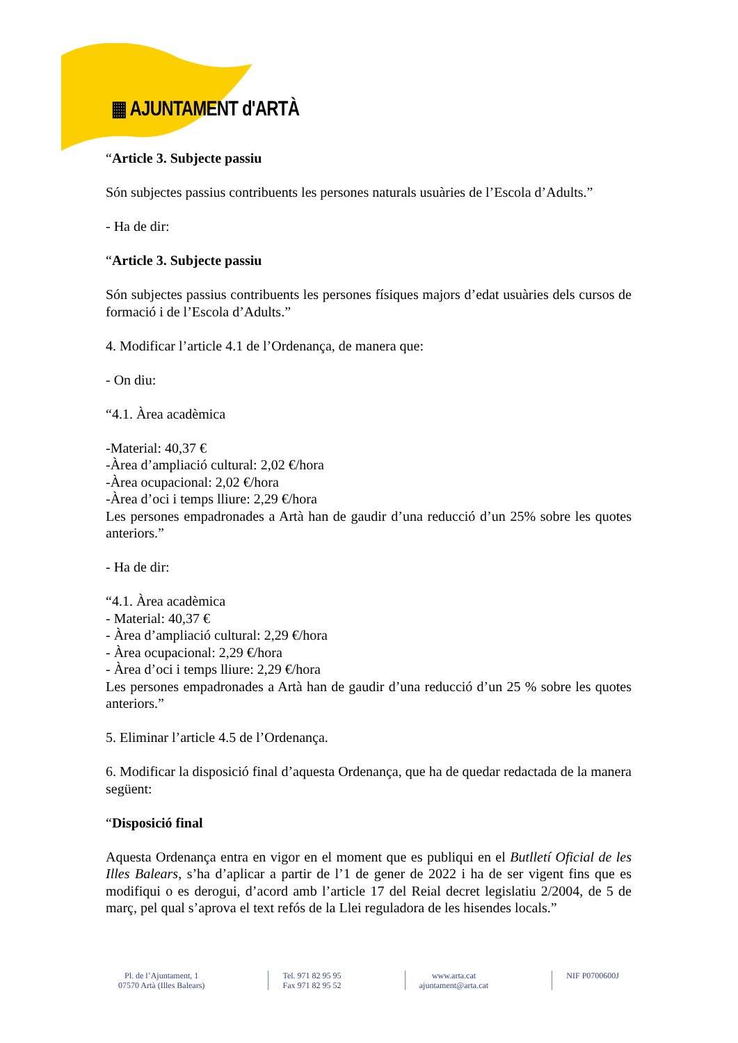▦ AJUNTAMENT d'ARTÀ
“Article 3. Subjecte passiu
Són subjectes passius contribuents les persones naturals usuàries de l’Escola d’Adults.”
- Ha de dir:
“Article 3. Subjecte passiu
Són subjectes passius contribuents les persones físiques majors d’edat usuàries dels cursos de formació i de l’Escola d’Adults.”
4. Modificar l’article 4.1 de l’Ordenança, de manera que:
- On diu:
“4.1. Àrea acadèmica
-Material: 40,37 €
-Àrea d’ampliació cultural: 2,02 €/hora
-Àrea ocupacional: 2,02 €/hora
-Àrea d’oci i temps lliure: 2,29 €/hora
Les persones empadronades a Artà han de gaudir d’una reducció d’un 25% sobre les quotes anteriors.”
- Ha de dir:
“4.1. Àrea acadèmica
- Material: 40,37 €
- Àrea d’ampliació cultural: 2,29 €/hora
- Àrea ocupacional: 2,29 €/hora
- Àrea d’oci i temps lliure: 2,29 €/hora
Les persones empadronades a Artà han de gaudir d’una reducció d’un 25 % sobre les quotes anteriors.”
5. Eliminar l’article 4.5 de l’Ordenança.
6. Modificar la disposició final d’aquesta Ordenança, que ha de quedar redactada de la manera següent:
“Disposició final
Aquesta Ordenança entra en vigor en el moment que es publiqui en el Butlletí Oficial de les Illes Balears, s’ha d’aplicar a partir de l’1 de gener de 2022 i ha de ser vigent fins que es modifiqui o es derogui, d’acord amb l’article 17 del Reial decret legislatiu 2/2004, de 5 de març, pel qual s’aprova el text refós de la Llei reguladora de les hisendes locals.”
Pl. de l’Ajuntament, 1
07570 Artà (Illes Balears)
Tel. 971 82 95 95
Fax 971 82 95 52
www.arta.cat
ajuntament@arta.cat
NIF P0700600J